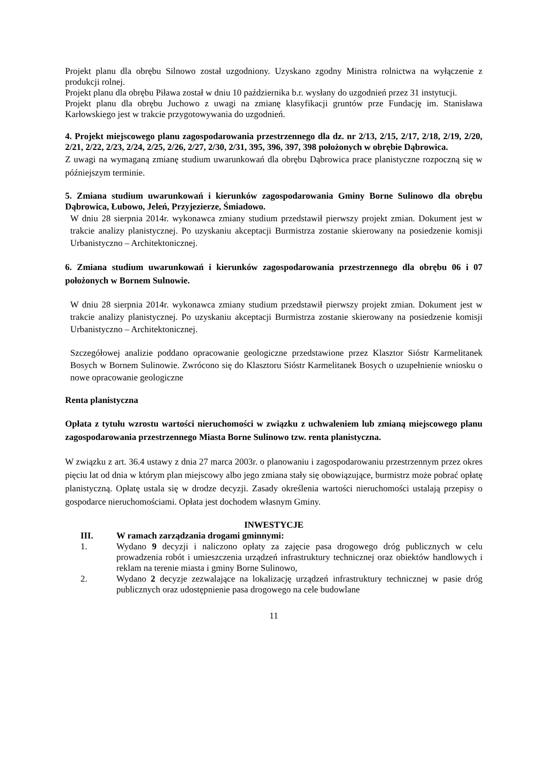Projekt planu dla obrębu Silnowo został uzgodniony. Uzyskano zgodny Ministra rolnictwa na wyłączenie z produkcji rolnej.
Projekt planu dla obrębu Piława został w dniu 10 października b.r. wysłany do uzgodnień przez 31 instytucji.
Projekt planu dla obrębu Juchowo z uwagi na zmianę klasyfikacji gruntów prze Fundację im. Stanisława Karłowskiego jest w trakcie przygotowywania do uzgodnień.
4. Projekt miejscowego planu zagospodarowania przestrzennego dla dz. nr 2/13, 2/15, 2/17, 2/18, 2/19, 2/20, 2/21, 2/22, 2/23, 2/24, 2/25, 2/26, 2/27, 2/30, 2/31, 395, 396, 397, 398 położonych w obrębie Dąbrowica.
Z uwagi na wymaganą zmianę studium uwarunkowań dla obrębu Dąbrowica prace planistyczne rozpoczną się w późniejszym terminie.
5. Zmiana studium uwarunkowań i kierunków zagospodarowania Gminy Borne Sulinowo dla obrębu Dąbrowica, Łubowo, Jeleń, Przyjezierze, Śmiadowo.
W dniu 28 sierpnia 2014r. wykonawca zmiany studium przedstawił pierwszy projekt zmian. Dokument jest w trakcie analizy planistycznej. Po uzyskaniu akceptacji Burmistrza zostanie skierowany na posiedzenie komisji Urbanistyczno – Architektonicznej.
6. Zmiana studium uwarunkowań i kierunków zagospodarowania przestrzennego dla obrębu 06 i 07 położonych w Bornem Sulnowie.
W dniu 28 sierpnia 2014r. wykonawca zmiany studium przedstawił pierwszy projekt zmian. Dokument jest w trakcie analizy planistycznej. Po uzyskaniu akceptacji Burmistrza zostanie skierowany na posiedzenie komisji Urbanistyczno – Architektonicznej.
Szczegółowej analizie poddano opracowanie geologiczne przedstawione przez Klasztor Sióstr Karmelitanek Bosych w Bornem Sulinowie. Zwrócono się do Klasztoru Sióstr Karmelitanek Bosych o uzupełnienie wniosku o nowe opracowanie geologiczne
Renta planistyczna
Opłata z tytułu wzrostu wartości nieruchomości w związku z uchwaleniem lub zmianą miejscowego planu zagospodarowania przestrzennego Miasta Borne Sulinowo tzw. renta planistyczna.
W związku z art. 36.4 ustawy z dnia 27 marca 2003r. o planowaniu i zagospodarowaniu przestrzennym przez okres pięciu lat od dnia w którym plan miejscowy albo jego zmiana stały się obowiązujące, burmistrz może pobrać opłatę planistyczną. Opłatę ustala się w drodze decyzji. Zasady określenia wartości nieruchomości ustalają przepisy o gospodarce nieruchomościami. Opłata jest dochodem własnym Gminy.
INWESTYCJE
III. W ramach zarządzania drogami gminnymi:
1. Wydano 9 decyzji i naliczono opłaty za zajęcie pasa drogowego dróg publicznych w celu prowadzenia robót i umieszczenia urządzeń infrastruktury technicznej oraz obiektów handlowych i reklam na terenie miasta i gminy Borne Sulinowo,
2. Wydano 2 decyzje zezwalające na lokalizację urządzeń infrastruktury technicznej w pasie dróg publicznych oraz udostępnienie pasa drogowego na cele budowlane
11